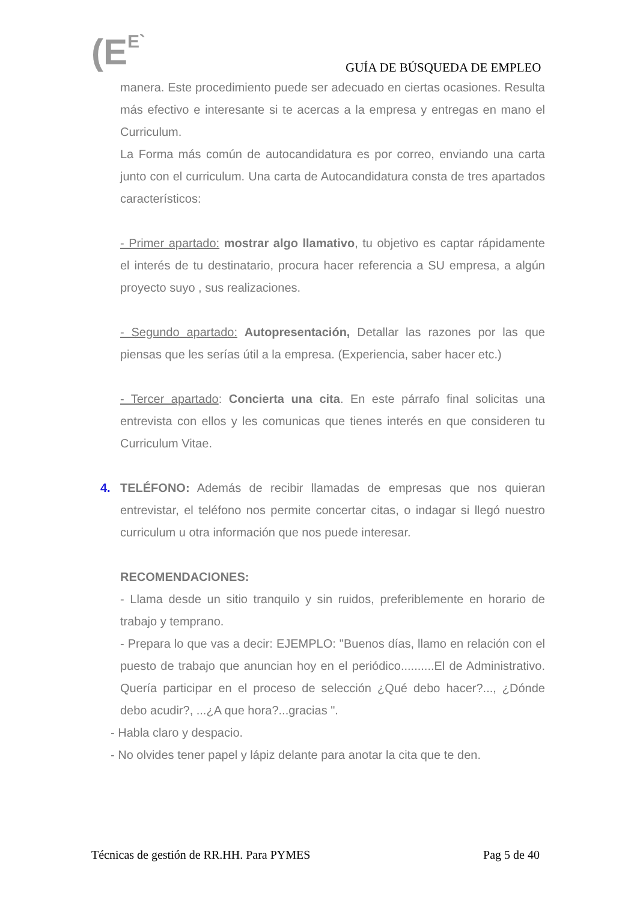(EE` GUÍA DE BÚSQUEDA DE EMPLEO
manera. Este procedimiento puede ser adecuado en ciertas ocasiones. Resulta más efectivo e interesante si te acercas a la empresa y entregas en mano el Curriculum.
La Forma más común de autocandidatura es por correo, enviando una carta junto con el curriculum. Una carta de Autocandidatura consta de tres apartados característicos:
- Primer apartado: mostrar algo llamativo, tu objetivo es captar rápidamente el interés de tu destinatario, procura hacer referencia a SU empresa, a algún proyecto suyo , sus realizaciones.
- Segundo apartado: Autopresentación, Detallar las razones por las que piensas que les serías útil a la empresa. (Experiencia, saber hacer etc.)
- Tercer apartado: Concierta una cita. En este párrafo final solicitas una entrevista con ellos y les comunicas que tienes interés en que consideren tu Curriculum Vitae.
4. TELÉFONO: Además de recibir llamadas de empresas que nos quieran entrevistar, el teléfono nos permite concertar citas, o indagar si llegó nuestro curriculum u otra información que nos puede interesar.
RECOMENDACIONES:
- Llama desde un sitio tranquilo y sin ruidos, preferiblemente en horario de trabajo y temprano.
- Prepara lo que vas a decir: EJEMPLO: "Buenos días, llamo en relación con el puesto de trabajo que anuncian hoy en el periódico..........El de Administrativo. Quería participar en el proceso de selección ¿Qué debo hacer?..., ¿Dónde debo acudir?, ...¿A que hora?...gracias ".
- Habla claro y despacio.
- No olvides tener papel y lápiz delante para anotar la cita que te den.
Técnicas de gestión de RR.HH. Para PYMES Pag 5 de 40